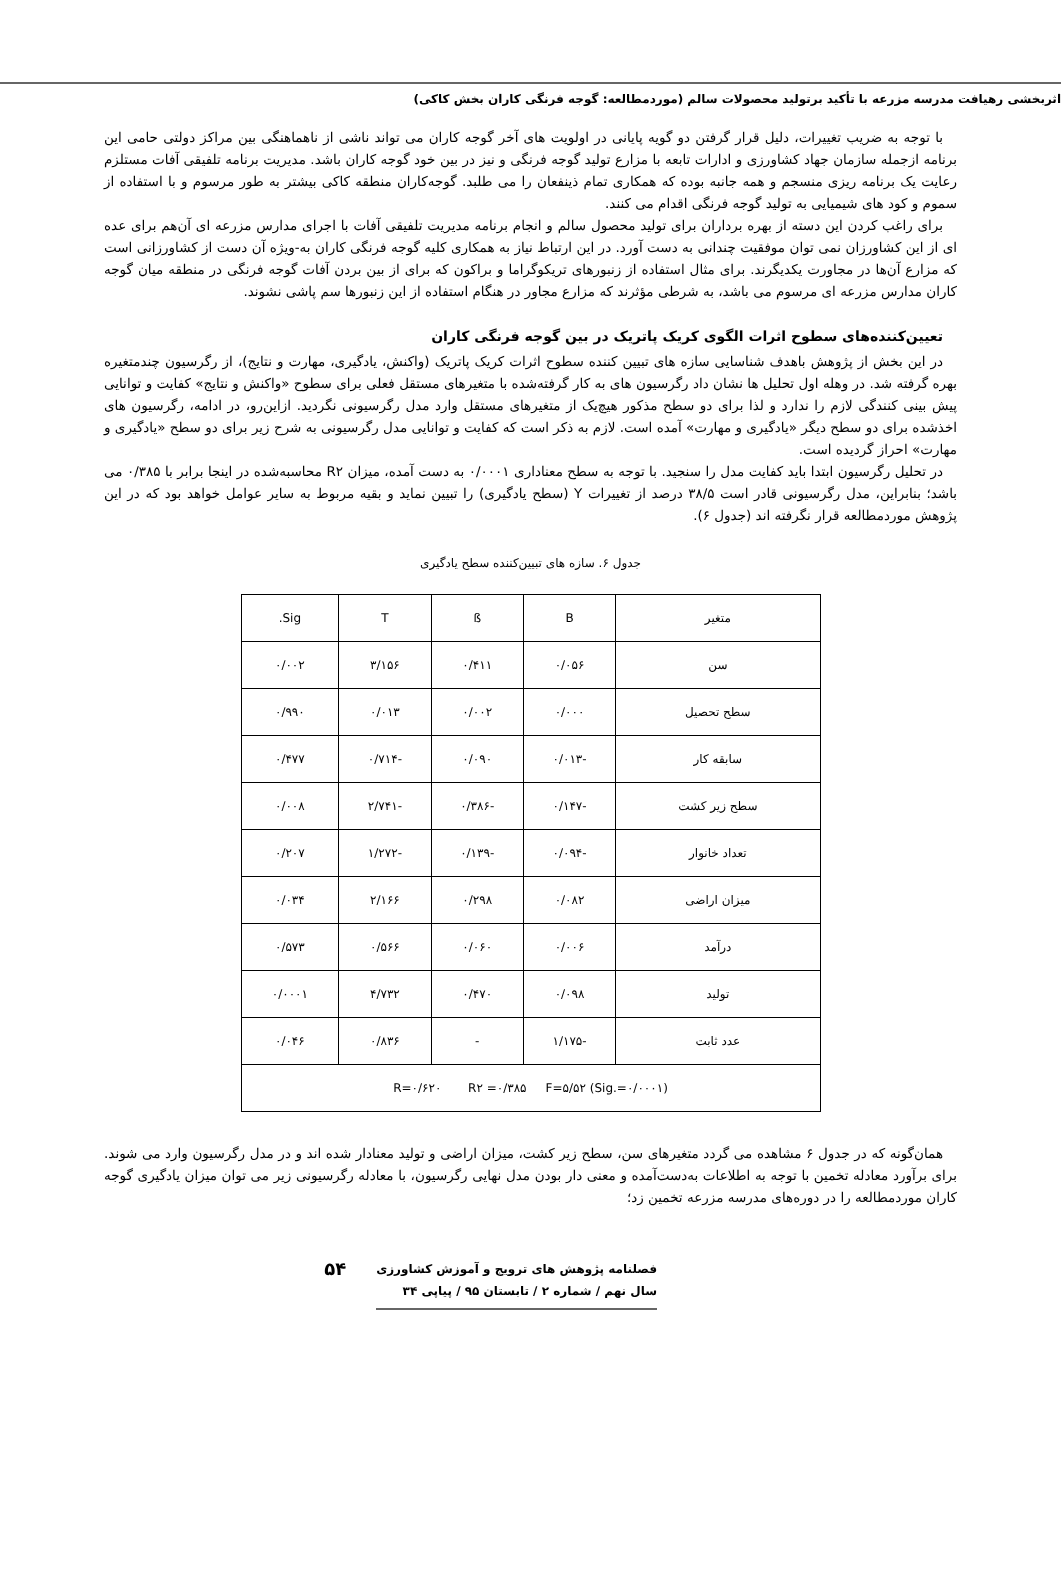اثربخشی رهیافت مدرسه مزرعه با تأکید برتولید محصولات سالم (موردمطالعه: گوجه فرنگی کاران بخش کاکی)
با توجه به ضریب تغییرات، دلیل قرار گرفتن دو گویه پایانی در اولویت های آخر گوجه کاران می تواند ناشی از ناهماهنگی بین مراکز دولتی حامی این برنامه ازجمله سازمان جهاد کشاورزی و ادارات تابعه با مزارع تولید گوجه فرنگی و نیز در بین خود گوجه کاران باشد. مدیریت برنامه تلفیقی آفات مستلزم رعایت یک برنامه ریزی منسجم و همه جانبه بوده که همکاری تمام ذینفعان را می طلبد. گوجه‌کاران منطقه کاکی بیشتر به طور مرسوم و با استفاده از سموم و کود های شیمیایی به تولید گوجه فرنگی اقدام می کنند.
برای راغب کردن این دسته از بهره برداران برای تولید محصول سالم و انجام برنامه مدیریت تلفیقی آفات با اجرای مدارس مزرعه ای آن‌هم برای عده ای از این کشاورزان نمی توان موفقیت چندانی به دست آورد. در این ارتباط نیاز به همکاری کلیه گوجه فرنگی کاران به-ویژه آن دست از کشاورزانی است که مزارع آن‌ها در مجاورت یکدیگرند. برای مثال استفاده از زنبورهای تریکوگراما و براکون که برای از بین بردن آفات گوجه فرنگی در منطقه میان گوجه کاران مدارس مزرعه ای مرسوم می باشد، به شرطی مؤثرند که مزارع مجاور در هنگام استفاده از این زنبورها سم پاشی نشوند.
تعیین‌کننده‌های سطوح اثرات الگوی کریک پاتریک در بین گوجه فرنگی کاران
در این بخش از پژوهش باهدف شناسایی سازه های تبیین کننده سطوح اثرات کریک پاتریک (واکنش، یادگیری، مهارت و نتایج)، از رگرسیون چندمتغیره بهره گرفته شد. در وهله اول تحلیل ها نشان داد رگرسیون های به کار گرفته‌شده با متغیرهای مستقل فعلی برای سطوح «واکنش و نتایج» کفایت و توانایی پیش بینی کنندگی لازم را ندارد و لذا برای دو سطح مذکور هیچ‌یک از متغیرهای مستقل وارد مدل رگرسیونی نگردید. ازاین‌رو، در ادامه، رگرسیون های اخذشده برای دو سطح دیگر «یادگیری و مهارت» آمده است. لازم به ذکر است که کفایت و توانایی مدل رگرسیونی به شرح زیر برای دو سطح «یادگیری و مهارت» احراز گردیده است.
در تحلیل رگرسیون ابتدا باید کفایت مدل را سنجید. با توجه به سطح معناداری ۰/۰۰۰۱ به دست آمده، میزان R۲ محاسبه‌شده در اینجا برابر با ۰/۳۸۵ می باشد؛ بنابراین، مدل رگرسیونی قادر است ۳۸/۵ درصد از تغییرات Y (سطح یادگیری) را تبیین نماید و بقیه مربوط به سایر عوامل خواهد بود که در این پژوهش موردمطالعه قرار نگرفته اند (جدول ۶).
جدول ۶. سازه های تبیین‌کننده سطح یادگیری
| متغیر | B | ß | T | Sig. |
| --- | --- | --- | --- | --- |
| سن | ۰/۰۵۶ | ۰/۴۱۱ | ۳/۱۵۶ | ۰/۰۰۲ |
| سطح تحصیل | ۰/۰۰۰ | ۰/۰۰۲ | ۰/۰۱۳ | ۰/۹۹۰ |
| سابقه کار | -۰/۰۱۳ | ۰/۰۹۰ | -۰/۷۱۴ | ۰/۴۷۷ |
| سطح زیر کشت | -۰/۱۴۷ | -۰/۳۸۶ | -۲/۷۴۱ | ۰/۰۰۸ |
| تعداد خانوار | -۰/۰۹۴ | -۰/۱۳۹ | -۱/۲۷۲ | ۰/۲۰۷ |
| میزان اراضی | ۰/۰۸۲ | ۰/۲۹۸ | ۲/۱۶۶ | ۰/۰۳۴ |
| درآمد | ۰/۰۰۶ | ۰/۰۶۰ | ۰/۵۶۶ | ۰/۵۷۳ |
| تولید | ۰/۰۹۸ | ۰/۴۷۰ | ۴/۷۳۲ | ۰/۰۰۰۱ |
| عدد ثابت | -۱/۱۷۵ | - | ۰/۸۳۶ | ۰/۰۴۶ |
| R=۰/۶۲۰ R۲ =۰/۳۸۵ F=۵/۵۲ (Sig.=۰/۰۰۰۱) | | | | |
همان‌گونه که در جدول ۶ مشاهده می گردد متغیرهای سن، سطح زیر کشت، میزان اراضی و تولید معنادار شده اند و در مدل رگرسیون وارد می شوند. برای برآورد معادله تخمین با توجه به اطلاعات به‌دست‌آمده و معنی دار بودن مدل نهایی رگرسیون، با معادله رگرسیونی زیر می توان میزان یادگیری گوجه کاران موردمطالعه را در دوره‌های مدرسه مزرعه تخمین زد؛
فصلنامه پژوهش های ترویج و آموزش کشاورزی
سال نهم / شماره ۲ / تابستان ۹۵ / پیاپی ۳۴
۵۴